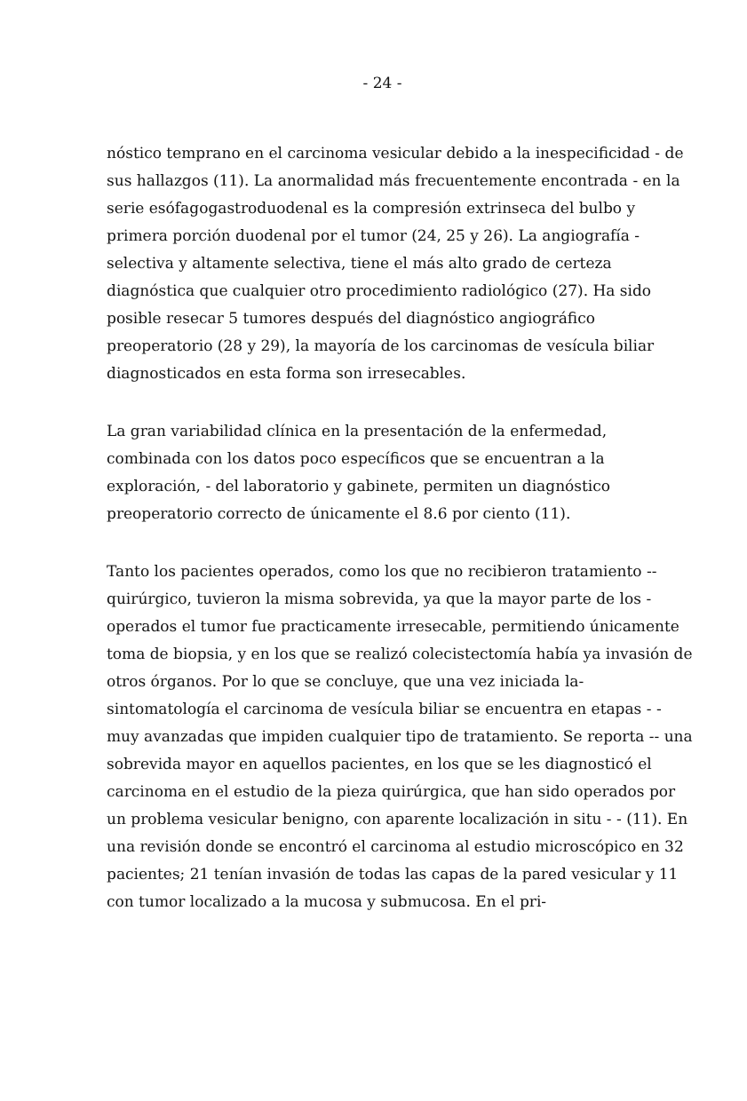- 24 -
nóstico temprano en el carcinoma vesicular debido a la inespecificidad - de sus hallazgos (11). La anormalidad más frecuentemente encontrada - en la serie esófagogastroduodenal es la compresión extrinseca del bulbo y primera porción duodenal por el tumor (24, 25 y 26). La angiografía - selectiva y altamente selectiva, tiene el más alto grado de certeza diagnóstica que cualquier otro procedimiento radiológico (27). Ha sido posible resecar 5 tumores después del diagnóstico angiográfico preoperatorio (28 y 29), la mayoría de los carcinomas de vesícula biliar diagnosticados en esta forma son irresecables.
La gran variabilidad clínica en la presentación de la enfermedad, combinada con los datos poco específicos que se encuentran a la exploración, - del laboratorio y gabinete, permiten un diagnóstico preoperatorio correcto de únicamente el 8.6 por ciento (11).
Tanto los pacientes operados, como los que no recibieron tratamiento -- quirúrgico, tuvieron la misma sobrevida, ya que la mayor parte de los - operados el tumor fue practicamente irresecable, permitiendo únicamente toma de biopsia, y en los que se realizó colecistectomía había ya invasión de otros órganos. Por lo que se concluye, que una vez iniciada la- sintomatología el carcinoma de vesícula biliar se encuentra en etapas - - muy avanzadas que impiden cualquier tipo de tratamiento. Se reporta -- una sobrevida mayor en aquellos pacientes, en los que se les diagnosticó el carcinoma en el estudio de la pieza quirúrgica, que han sido operados por un problema vesicular benigno, con aparente localización in situ - - (11). En una revisión donde se encontró el carcinoma al estudio microscópico en 32 pacientes; 21 tenían invasión de todas las capas de la pared vesicular y 11 con tumor localizado a la mucosa y submucosa. En el pri-